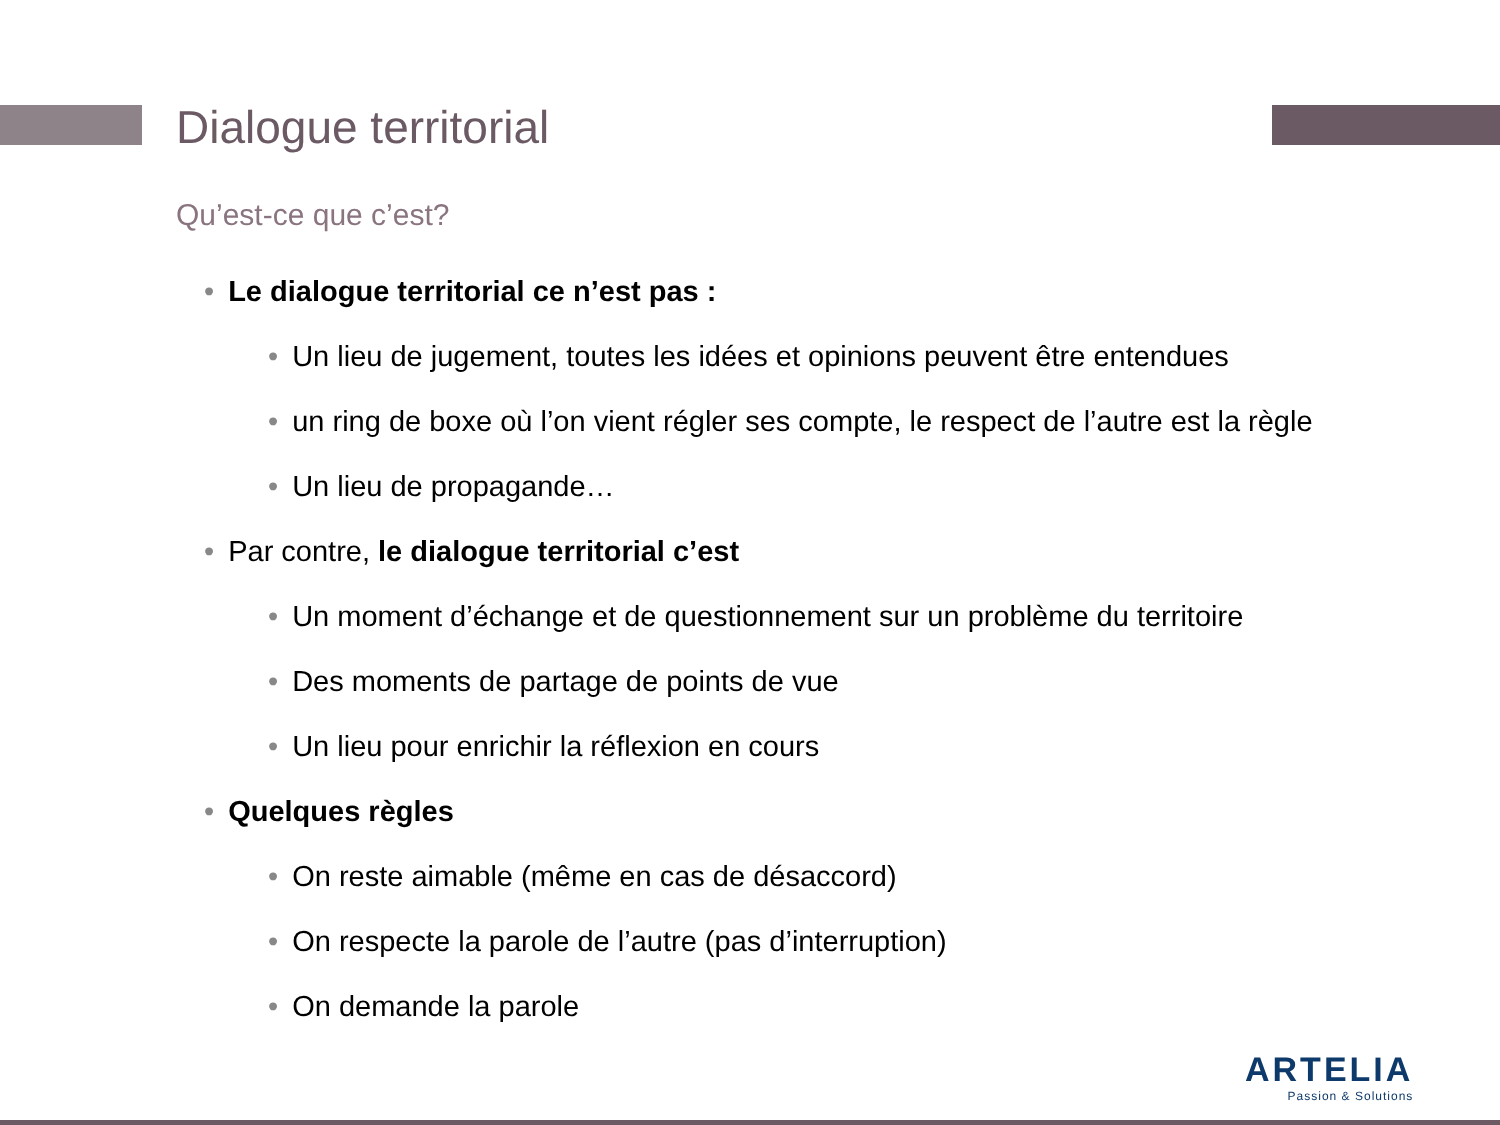Dialogue territorial
Qu’est-ce que c’est?
• Le dialogue territorial ce n’est pas :
• Un lieu de jugement, toutes les idées et opinions peuvent être entendues
• un ring de boxe où l’on vient régler ses compte, le respect de l’autre est la règle
• Un lieu de propagande…
• Par contre, le dialogue territorial c’est
• Un moment d’échange et de questionnement sur un problème du territoire
• Des moments de partage de points de vue
• Un lieu pour enrichir la réflexion en cours
• Quelques règles
• On reste aimable (même en cas de désaccord)
• On respecte la parole de l’autre (pas d’interruption)
• On demande la parole
ARTELIA
Passion & Solutions